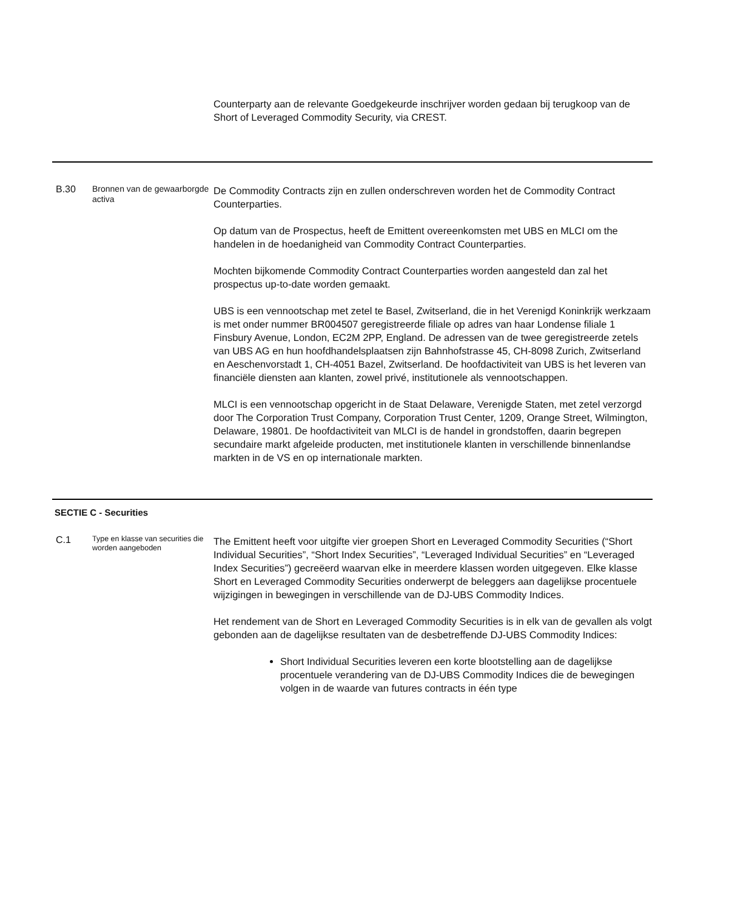| | | Counterparty aan de relevante Goedgekeurde inschrijver worden gedaan bij terugkoop van de Short of Leveraged Commodity Security, via CREST. |
| B.30 | Bronnen van de gewaarborgde activa | De Commodity Contracts zijn en zullen onderschreven worden het de Commodity Contract Counterparties. Op datum van de Prospectus, heeft de Emittent overeenkomsten met UBS en MLCI om the handelen in de hoedanigheid van Commodity Contract Counterparties. Mochten bijkomende Commodity Contract Counterparties worden aangesteld dan zal het prospectus up-to-date worden gemaakt. UBS is een vennootschap met zetel te Basel, Zwitserland, die in het Verenigd Koninkrijk werkzaam is met onder nummer BR004507 geregistreerde filiale op adres van haar Londense filiale 1 Finsbury Avenue, London, EC2M 2PP, England. De adressen van de twee geregistreerde zetels van UBS AG en hun hoofdhandelsplaatsen zijn Bahnhofstrasse 45, CH-8098 Zurich, Zwitserland en Aeschenvorstadt 1, CH-4051 Bazel, Zwitserland. De hoofdactiviteit van UBS is het leveren van financiële diensten aan klanten, zowel privé, institutionele als vennootschappen. MLCI is een vennootschap opgericht in de Staat Delaware, Verenigde Staten, met zetel verzorgd door The Corporation Trust Company, Corporation Trust Center, 1209, Orange Street, Wilmington, Delaware, 19801. De hoofdactiviteit van MLCI is de handel in grondstoffen, daarin begrepen secundaire markt afgeleide producten, met institutionele klanten in verschillende binnenlandse markten in de VS en op internationale markten. |
| SECTIE C - Securities | | |
| C.1 | Type en klasse van securities die worden aangeboden | The Emittent heeft voor uitgifte vier groepen Short en Leveraged Commodity Securities (“Short Individual Securities”, “Short Index Securities”, “Leveraged Individual Securities” en “Leveraged Index Securities”) gecreëerd waarvan elke in meerdere klassen worden uitgegeven. Elke klasse Short en Leveraged Commodity Securities onderwerpt de beleggers aan dagelijkse procentuele wijzigingen in bewegingen in verschillende van de DJ-UBS Commodity Indices. Het rendement van de Short en Leveraged Commodity Securities is in elk van de gevallen als volgt gebonden aan de dagelijkse resultaten van de desbetreffende DJ-UBS Commodity Indices: Short Individual Securities leveren een korte blootstelling aan de dagelijkse procentuele verandering van de DJ-UBS Commodity Indices die de bewegingen volgen in de waarde van futures contracts in één type |